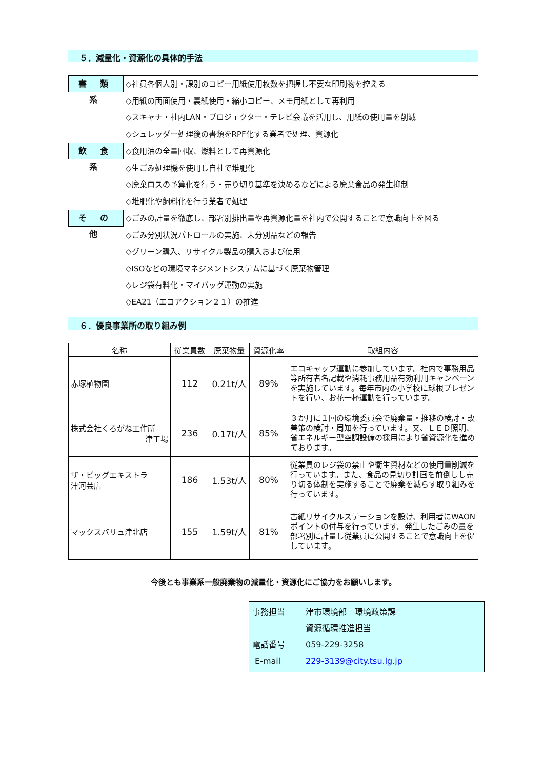５．減量化・資源化の具体的手法
書 類 系
◇社員各個人別・課別のコピー用紙使用枚数を把握し不要な印刷物を控える
◇用紙の両面使用・裏紙使用・縮小コピー、メモ用紙として再利用
◇スキャナ・社内LAN・プロジェクター・テレビ会議を活用し、用紙の使用量を削減
◇シュレッダー処理後の書類をRPF化する業者で処理、資源化
飲 食 系
◇食用油の全量回収、燃料として再資源化
◇生ごみ処理機を使用し自社で堆肥化
◇廃棄ロスの予算化を行う・売り切り基準を決めるなどによる廃棄食品の発生抑制
◇堆肥化や飼料化を行う業者で処理
そ の 他
◇ごみの計量を徹底し、部署別排出量や再資源化量を社内で公開することで意識向上を図る
◇ごみ分別状況パトロールの実施、未分別品などの報告
◇グリーン購入、リサイクル製品の購入および使用
◇ISOなどの環境マネジメントシステムに基づく廃棄物管理
◇レジ袋有料化・マイバッグ運動の実施
◇EA21（エコアクション２１）の推進
６．優良事業所の取り組み例
| 名称 | 従業員数 | 廃棄物量 | 資源化率 | 取組内容 |
| --- | --- | --- | --- | --- |
| 赤塚植物園 | 112 | 0.21t/人 | 89% | エコキャップ運動に参加しています。社内で事務用品等所有者名記載や消耗事務用品有効利用キャンペーンを実施しています。毎年市内の小学校に球根プレゼントを行い、お花一杯運動を行っています。 |
| 株式会社くろがね工作所 津工場 | 236 | 0.17t/人 | 85% | ３か月に１回の環境委員会で廃棄量・推移の検討・改善策の検討・周知を行っています。又、ＬＥＤ照明、省エネルギー型空調設備の採用により省資源化を進めております。 |
| ザ・ビッグエキストラ 津河芸店 | 186 | 1.53t/人 | 80% | 従業員のレジ袋の禁止や衛生資材などの使用量削減を行っています。また、食品の見切り計画を前倒しし売り切る体制を実施することで廃棄を減らす取り組みを行っています。 |
| マックスバリュ津北店 | 155 | 1.59t/人 | 81% | 古紙リサイクルステーションを設け、利用者にWAONポイントの付与を行っています。発生したごみの量を部署別に計量し従業員に公開することで意識向上を促しています。 |
今後とも事業系一般廃棄物の減量化・資源化にご協力をお願いします。
事務担当 津市環境部　環境政策課
資源循環推進担当
電話番号 059-229-3258
E-mail 229-3139@city.tsu.lg.jp